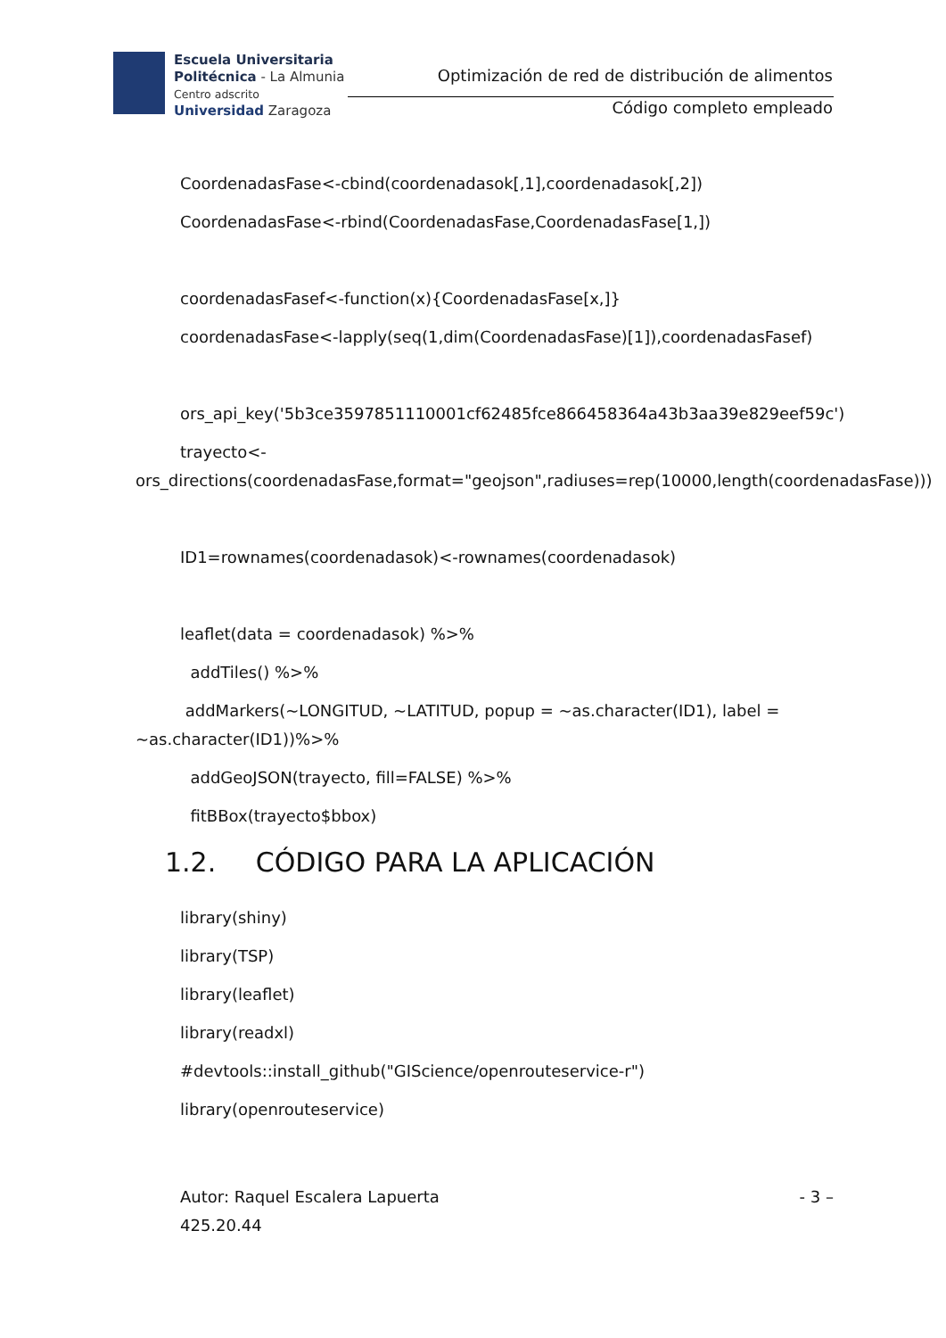Escuela Universitaria
Politécnica - La Almunia
Centro adscrito
Universidad Zaragoza
Optimización de red de distribución de alimentos
Código completo empleado
CoordenadasFase<-cbind(coordenadasok[,1],coordenadasok[,2])
CoordenadasFase<-rbind(CoordenadasFase,CoordenadasFase[1,])
coordenadasFasef<-function(x){CoordenadasFase[x,]}
coordenadasFase<-lapply(seq(1,dim(CoordenadasFase)[1]),coordenadasFasef)
ors_api_key('5b3ce3597851110001cf62485fce866458364a43b3aa39e829eef59c')
trayecto<-
ors_directions(coordenadasFase,format="geojson",radiuses=rep(10000,length(coordenadasFase)))
ID1=rownames(coordenadasok)<-rownames(coordenadasok)
leaflet(data = coordenadasok) %>%
addTiles() %>%
addMarkers(~LONGITUD, ~LATITUD, popup = ~as.character(ID1), label = ~as.character(ID1))%>%
addGeoJSON(trayecto, fill=FALSE) %>%
fitBBox(trayecto$bbox)
1.2. CÓDIGO PARA LA APLICACIÓN
library(shiny)
library(TSP)
library(leaflet)
library(readxl)
#devtools::install_github("GIScience/openrouteservice-r")
library(openrouteservice)
Autor: Raquel Escalera Lapuerta
425.20.44
- 3 –